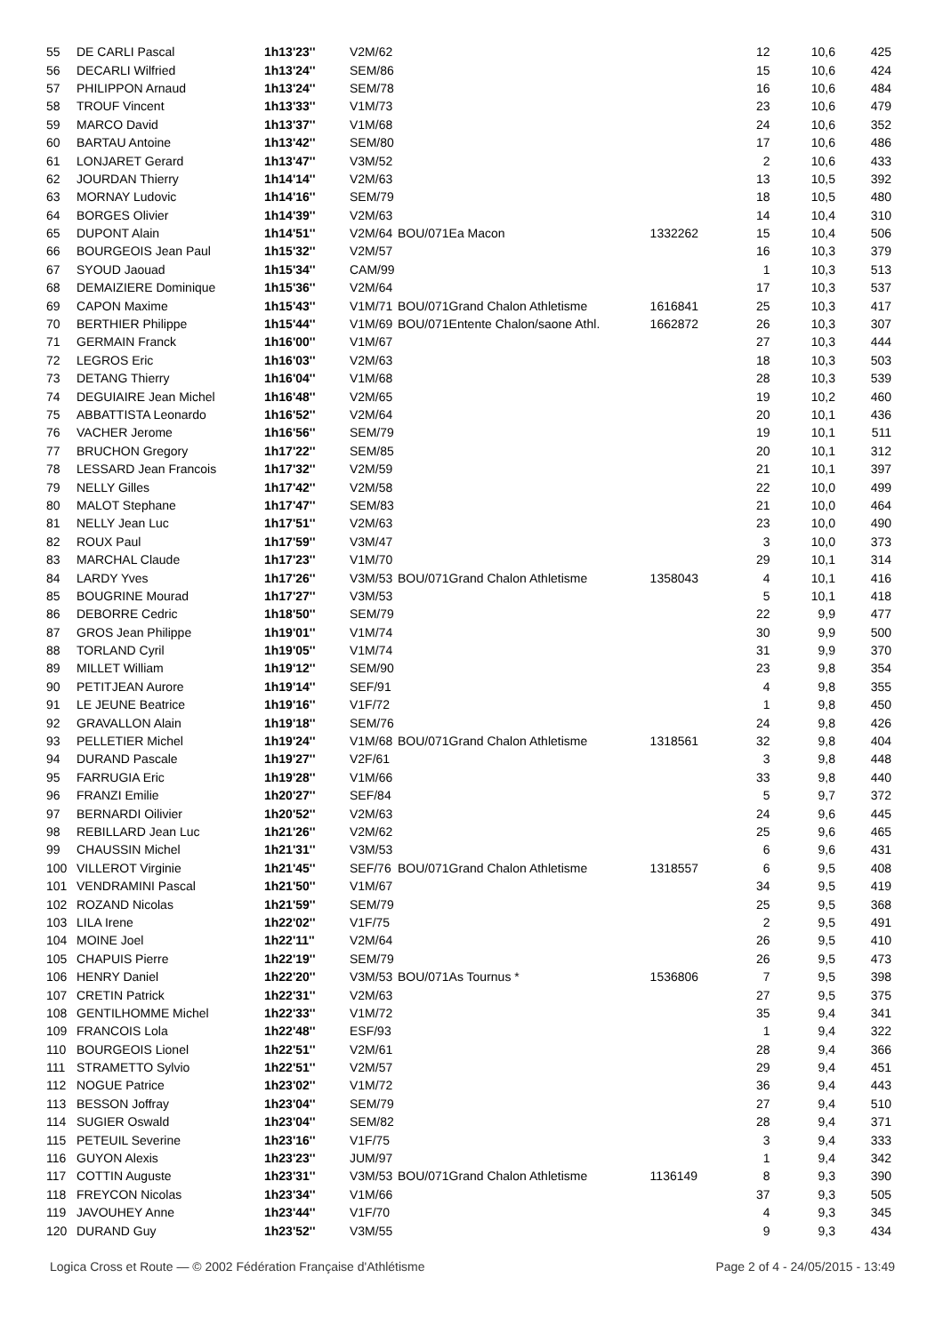| 55 | DE CARLI Pascal | 1h13'23'' | V2M/62 | | | | 12 | 10,6 | 425 |
| 56 | DECARLI Wilfried | 1h13'24'' | SEM/86 | | | | 15 | 10,6 | 424 |
| 57 | PHILIPPON Arnaud | 1h13'24'' | SEM/78 | | | | 16 | 10,6 | 484 |
| 58 | TROUF Vincent | 1h13'33'' | V1M/73 | | | | 23 | 10,6 | 479 |
| 59 | MARCO David | 1h13'37'' | V1M/68 | | | | 24 | 10,6 | 352 |
| 60 | BARTAU Antoine | 1h13'42'' | SEM/80 | | | | 17 | 10,6 | 486 |
| 61 | LONJARET Gerard | 1h13'47'' | V3M/52 | | | | 2 | 10,6 | 433 |
| 62 | JOURDAN Thierry | 1h14'14'' | V2M/63 | | | | 13 | 10,5 | 392 |
| 63 | MORNAY Ludovic | 1h14'16'' | SEM/79 | | | | 18 | 10,5 | 480 |
| 64 | BORGES Olivier | 1h14'39'' | V2M/63 | | | | 14 | 10,4 | 310 |
| 65 | DUPONT Alain | 1h14'51'' | V2M/64 | BOU/071 | Ea Macon | 1332262 | 15 | 10,4 | 506 |
| 66 | BOURGEOIS Jean Paul | 1h15'32'' | V2M/57 | | | | 16 | 10,3 | 379 |
| 67 | SYOUD Jaouad | 1h15'34'' | CAM/99 | | | | 1 | 10,3 | 513 |
| 68 | DEMAIZIERE Dominique | 1h15'36'' | V2M/64 | | | | 17 | 10,3 | 537 |
| 69 | CAPON Maxime | 1h15'43'' | V1M/71 | BOU/071 | Grand Chalon Athletisme | 1616841 | 25 | 10,3 | 417 |
| 70 | BERTHIER Philippe | 1h15'44'' | V1M/69 | BOU/071 | Entente Chalon/saone Athl. | 1662872 | 26 | 10,3 | 307 |
| 71 | GERMAIN Franck | 1h16'00'' | V1M/67 | | | | 27 | 10,3 | 444 |
| 72 | LEGROS Eric | 1h16'03'' | V2M/63 | | | | 18 | 10,3 | 503 |
| 73 | DETANG Thierry | 1h16'04'' | V1M/68 | | | | 28 | 10,3 | 539 |
| 74 | DEGUIAIRE Jean Michel | 1h16'48'' | V2M/65 | | | | 19 | 10,2 | 460 |
| 75 | ABBATTISTA Leonardo | 1h16'52'' | V2M/64 | | | | 20 | 10,1 | 436 |
| 76 | VACHER Jerome | 1h16'56'' | SEM/79 | | | | 19 | 10,1 | 511 |
| 77 | BRUCHON Gregory | 1h17'22'' | SEM/85 | | | | 20 | 10,1 | 312 |
| 78 | LESSARD Jean Francois | 1h17'32'' | V2M/59 | | | | 21 | 10,1 | 397 |
| 79 | NELLY Gilles | 1h17'42'' | V2M/58 | | | | 22 | 10,0 | 499 |
| 80 | MALOT Stephane | 1h17'47'' | SEM/83 | | | | 21 | 10,0 | 464 |
| 81 | NELLY Jean Luc | 1h17'51'' | V2M/63 | | | | 23 | 10,0 | 490 |
| 82 | ROUX Paul | 1h17'59'' | V3M/47 | | | | 3 | 10,0 | 373 |
| 83 | MARCHAL Claude | 1h17'23'' | V1M/70 | | | | 29 | 10,1 | 314 |
| 84 | LARDY Yves | 1h17'26'' | V3M/53 | BOU/071 | Grand Chalon Athletisme | 1358043 | 4 | 10,1 | 416 |
| 85 | BOUGRINE Mourad | 1h17'27'' | V3M/53 | | | | 5 | 10,1 | 418 |
| 86 | DEBORRE Cedric | 1h18'50'' | SEM/79 | | | | 22 | 9,9 | 477 |
| 87 | GROS Jean Philippe | 1h19'01'' | V1M/74 | | | | 30 | 9,9 | 500 |
| 88 | TORLAND Cyril | 1h19'05'' | V1M/74 | | | | 31 | 9,9 | 370 |
| 89 | MILLET William | 1h19'12'' | SEM/90 | | | | 23 | 9,8 | 354 |
| 90 | PETITJEAN Aurore | 1h19'14'' | SEF/91 | | | | 4 | 9,8 | 355 |
| 91 | LE JEUNE Beatrice | 1h19'16'' | V1F/72 | | | | 1 | 9,8 | 450 |
| 92 | GRAVALLON Alain | 1h19'18'' | SEM/76 | | | | 24 | 9,8 | 426 |
| 93 | PELLETIER Michel | 1h19'24'' | V1M/68 | BOU/071 | Grand Chalon Athletisme | 1318561 | 32 | 9,8 | 404 |
| 94 | DURAND Pascale | 1h19'27'' | V2F/61 | | | | 3 | 9,8 | 448 |
| 95 | FARRUGIA Eric | 1h19'28'' | V1M/66 | | | | 33 | 9,8 | 440 |
| 96 | FRANZI Emilie | 1h20'27'' | SEF/84 | | | | 5 | 9,7 | 372 |
| 97 | BERNARDI Oilivier | 1h20'52'' | V2M/63 | | | | 24 | 9,6 | 445 |
| 98 | REBILLARD Jean Luc | 1h21'26'' | V2M/62 | | | | 25 | 9,6 | 465 |
| 99 | CHAUSSIN Michel | 1h21'31'' | V3M/53 | | | | 6 | 9,6 | 431 |
| 100 | VILLEROT Virginie | 1h21'45'' | SEF/76 | BOU/071 | Grand Chalon Athletisme | 1318557 | 6 | 9,5 | 408 |
| 101 | VENDRAMINI Pascal | 1h21'50'' | V1M/67 | | | | 34 | 9,5 | 419 |
| 102 | ROZAND Nicolas | 1h21'59'' | SEM/79 | | | | 25 | 9,5 | 368 |
| 103 | LILA Irene | 1h22'02'' | V1F/75 | | | | 2 | 9,5 | 491 |
| 104 | MOINE Joel | 1h22'11'' | V2M/64 | | | | 26 | 9,5 | 410 |
| 105 | CHAPUIS Pierre | 1h22'19'' | SEM/79 | | | | 26 | 9,5 | 473 |
| 106 | HENRY Daniel | 1h22'20'' | V3M/53 | BOU/071 | As Tournus * | 1536806 | 7 | 9,5 | 398 |
| 107 | CRETIN Patrick | 1h22'31'' | V2M/63 | | | | 27 | 9,5 | 375 |
| 108 | GENTILHOMME Michel | 1h22'33'' | V1M/72 | | | | 35 | 9,4 | 341 |
| 109 | FRANCOIS Lola | 1h22'48'' | ESF/93 | | | | 1 | 9,4 | 322 |
| 110 | BOURGEOIS Lionel | 1h22'51'' | V2M/61 | | | | 28 | 9,4 | 366 |
| 111 | STRAMETTO Sylvio | 1h22'51'' | V2M/57 | | | | 29 | 9,4 | 451 |
| 112 | NOGUE Patrice | 1h23'02'' | V1M/72 | | | | 36 | 9,4 | 443 |
| 113 | BESSON Joffray | 1h23'04'' | SEM/79 | | | | 27 | 9,4 | 510 |
| 114 | SUGIER Oswald | 1h23'04'' | SEM/82 | | | | 28 | 9,4 | 371 |
| 115 | PETEUIL Severine | 1h23'16'' | V1F/75 | | | | 3 | 9,4 | 333 |
| 116 | GUYON Alexis | 1h23'23'' | JUM/97 | | | | 1 | 9,4 | 342 |
| 117 | COTTIN Auguste | 1h23'31'' | V3M/53 | BOU/071 | Grand Chalon Athletisme | 1136149 | 8 | 9,3 | 390 |
| 118 | FREYCON Nicolas | 1h23'34'' | V1M/66 | | | | 37 | 9,3 | 505 |
| 119 | JAVOUHEY Anne | 1h23'44'' | V1F/70 | | | | 4 | 9,3 | 345 |
| 120 | DURAND Guy | 1h23'52'' | V3M/55 | | | | 9 | 9,3 | 434 |
Logica Cross et Route — © 2002 Fédération Française d'Athlétisme Page 2 of 4 - 24/05/2015 - 13:49